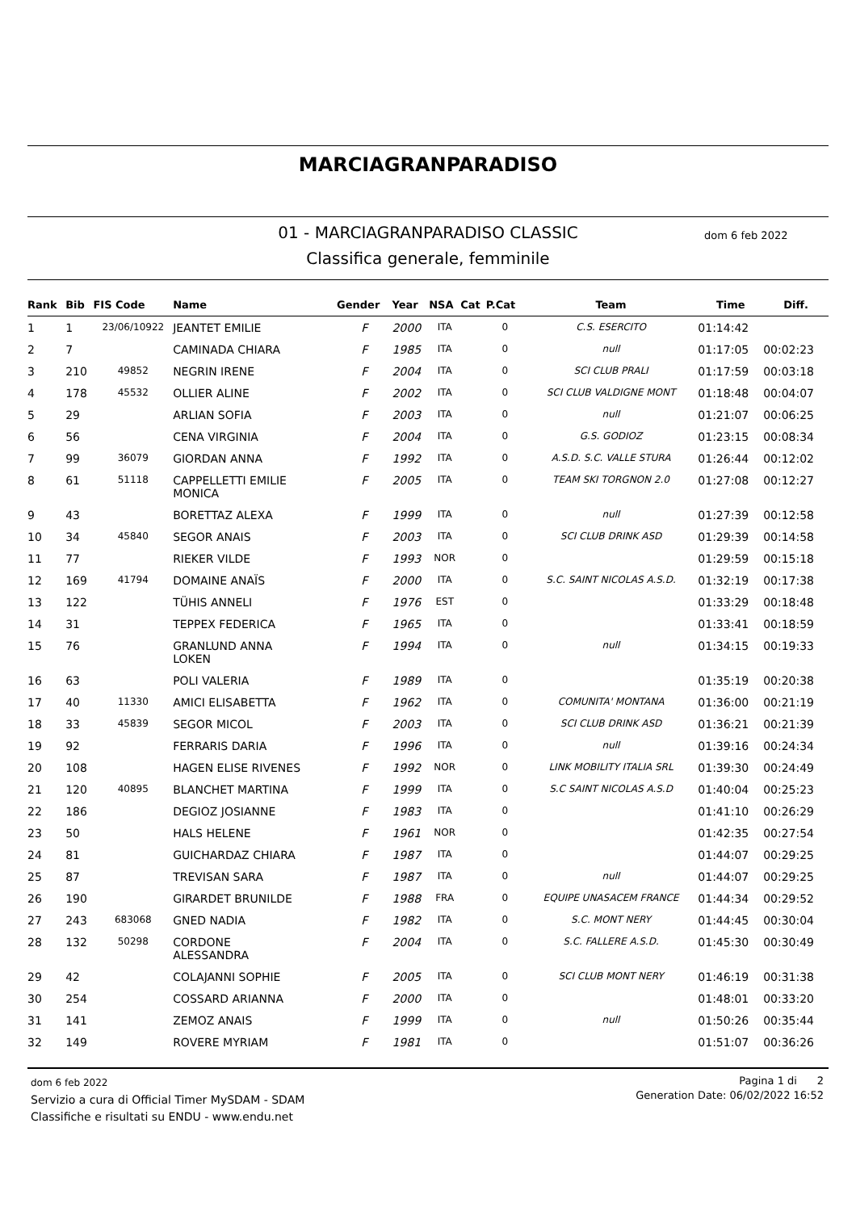MARCIAGRANPARADISO
01 - MARCIAGRANPARADISO CLASSIC
dom 6 feb 2022
Classifica generale, femminile
| Rank | Bib | FIS Code | Name | Gender | Year | NSA | Cat | P.Cat | Team | Time | Diff. |
| --- | --- | --- | --- | --- | --- | --- | --- | --- | --- | --- | --- |
| 1 | 1 | 23/06/10922 | JEANTET EMILIE | F | 2000 | ITA | | 0 | C.S. ESERCITO | 01:14:42 | |
| 2 | 7 | | CAMINADA CHIARA | F | 1985 | ITA | | 0 | null | 01:17:05 | 00:02:23 |
| 3 | 210 | 49852 | NEGRIN IRENE | F | 2004 | ITA | | 0 | SCI CLUB PRALI | 01:17:59 | 00:03:18 |
| 4 | 178 | 45532 | OLLIER ALINE | F | 2002 | ITA | | 0 | SCI CLUB VALDIGNE MONT | 01:18:48 | 00:04:07 |
| 5 | 29 | | ARLIAN SOFIA | F | 2003 | ITA | | 0 | null | 01:21:07 | 00:06:25 |
| 6 | 56 | | CENA VIRGINIA | F | 2004 | ITA | | 0 | G.S. GODIOZ | 01:23:15 | 00:08:34 |
| 7 | 99 | 36079 | GIORDAN ANNA | F | 1992 | ITA | | 0 | A.S.D. S.C. VALLE STURA | 01:26:44 | 00:12:02 |
| 8 | 61 | 51118 | CAPPELLETTI EMILIE MONICA | F | 2005 | ITA | | 0 | TEAM SKI TORGNON 2.0 | 01:27:08 | 00:12:27 |
| 9 | 43 | | BORETTAZ ALEXA | F | 1999 | ITA | | 0 | null | 01:27:39 | 00:12:58 |
| 10 | 34 | 45840 | SEGOR ANAIS | F | 2003 | ITA | | 0 | SCI CLUB DRINK ASD | 01:29:39 | 00:14:58 |
| 11 | 77 | | RIEKER VILDE | F | 1993 | NOR | | 0 | | 01:29:59 | 00:15:18 |
| 12 | 169 | 41794 | DOMAINE ANAÏS | F | 2000 | ITA | | 0 | S.C. SAINT NICOLAS A.S.D. | 01:32:19 | 00:17:38 |
| 13 | 122 | | TÜHIS ANNELI | F | 1976 | EST | | 0 | | 01:33:29 | 00:18:48 |
| 14 | 31 | | TEPPEX FEDERICA | F | 1965 | ITA | | 0 | | 01:33:41 | 00:18:59 |
| 15 | 76 | | GRANLUND ANNA LOKEN | F | 1994 | ITA | | 0 | null | 01:34:15 | 00:19:33 |
| 16 | 63 | | POLI VALERIA | F | 1989 | ITA | | 0 | | 01:35:19 | 00:20:38 |
| 17 | 40 | 11330 | AMICI ELISABETTA | F | 1962 | ITA | | 0 | COMUNITA' MONTANA | 01:36:00 | 00:21:19 |
| 18 | 33 | 45839 | SEGOR MICOL | F | 2003 | ITA | | 0 | SCI CLUB DRINK ASD | 01:36:21 | 00:21:39 |
| 19 | 92 | | FERRARIS DARIA | F | 1996 | ITA | | 0 | null | 01:39:16 | 00:24:34 |
| 20 | 108 | | HAGEN ELISE RIVENES | F | 1992 | NOR | | 0 | LINK MOBILITY ITALIA SRL | 01:39:30 | 00:24:49 |
| 21 | 120 | 40895 | BLANCHET MARTINA | F | 1999 | ITA | | 0 | S.C SAINT NICOLAS A.S.D | 01:40:04 | 00:25:23 |
| 22 | 186 | | DEGIOZ JOSIANNE | F | 1983 | ITA | | 0 | | 01:41:10 | 00:26:29 |
| 23 | 50 | | HALS HELENE | F | 1961 | NOR | | 0 | | 01:42:35 | 00:27:54 |
| 24 | 81 | | GUICHARDAZ CHIARA | F | 1987 | ITA | | 0 | | 01:44:07 | 00:29:25 |
| 25 | 87 | | TREVISAN SARA | F | 1987 | ITA | | 0 | null | 01:44:07 | 00:29:25 |
| 26 | 190 | | GIRARDET BRUNILDE | F | 1988 | FRA | | 0 | EQUIPE UNASACEM FRANCE | 01:44:34 | 00:29:52 |
| 27 | 243 | 683068 | GNED NADIA | F | 1982 | ITA | | 0 | S.C. MONT NERY | 01:44:45 | 00:30:04 |
| 28 | 132 | 50298 | CORDONE ALESSANDRA | F | 2004 | ITA | | 0 | S.C. FALLERE A.S.D. | 01:45:30 | 00:30:49 |
| 29 | 42 | | COLAJANNI SOPHIE | F | 2005 | ITA | | 0 | SCI CLUB MONT NERY | 01:46:19 | 00:31:38 |
| 30 | 254 | | COSSARD ARIANNA | F | 2000 | ITA | | 0 | | 01:48:01 | 00:33:20 |
| 31 | 141 | | ZEMOZ ANAIS | F | 1999 | ITA | | 0 | null | 01:50:26 | 00:35:44 |
| 32 | 149 | | ROVERE MYRIAM | F | 1981 | ITA | | 0 | | 01:51:07 | 00:36:26 |
dom 6 feb 2022
Servizio a cura di Official Timer MySDAM - SDAM
Classifiche e risultati su ENDU - www.endu.net
Pagina 1 di 2
Generation Date: 06/02/2022 16:52